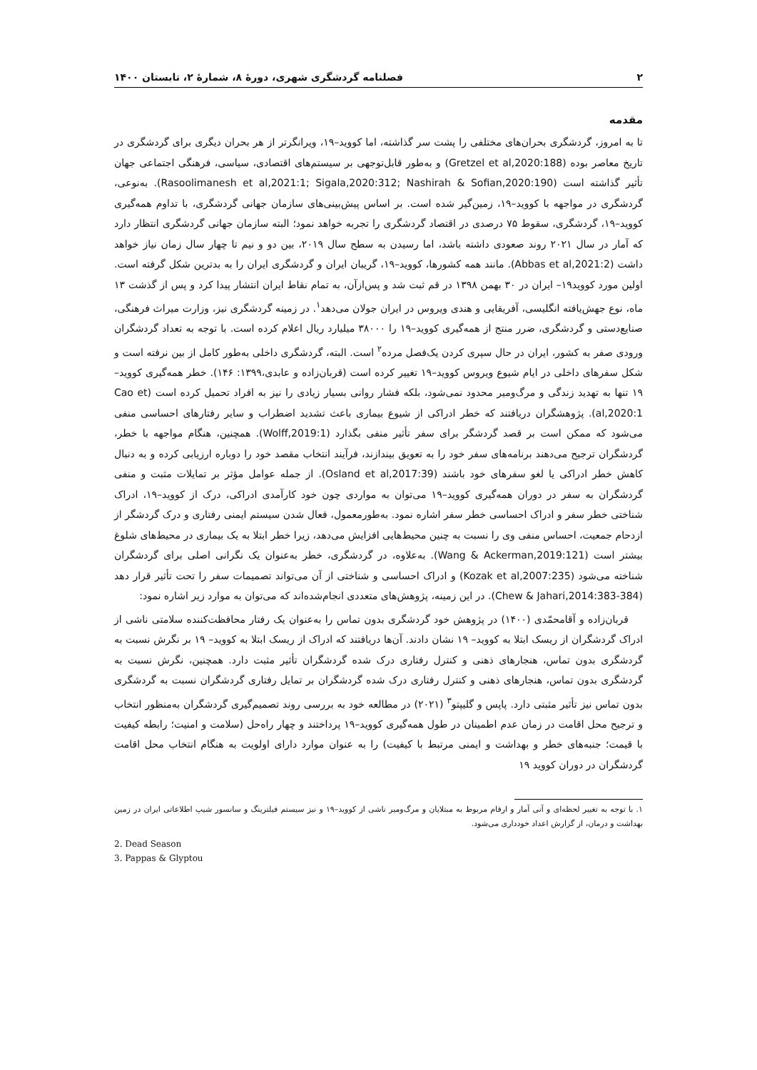۲ فصلنامه گردشگری شهری، دورهٔ ۸، شمارهٔ ۲، تابستان ۱۴۰۰
مقدمه
تا به امروز، گردشگری بحران‌های مختلفی را پشت سر گذاشته، اما کووید–۱۹، ویرانگرتر از هر بحران دیگری برای گردشگری در تاریخ معاصر بوده (Gretzel et al,2020:188) و به‌طور قابل‌توجهی بر سیستم‌های اقتصادی، سیاسی، فرهنگی اجتماعی جهان تأثیر گذاشته است (Rasoolimanesh et al,2021:1; Sigala,2020:312; Nashirah & Sofian,2020:190). به‌نوعی، گردشگری در مواجهه با کووید–۱۹، زمین‌گیر شده است. بر اساس پیش‌بینی‌های سازمان جهانی گردشگری، با تداوم همه‌گیری کووید–۱۹، گردشگری، سقوط ۷۵ درصدی در اقتصاد گردشگری را تجربه خواهد نمود؛ البته سازمان جهانی گردشگری انتظار دارد که آمار در سال ۲۰۲۱ روند صعودی داشته باشد، اما رسیدن به سطح سال ۲۰۱۹، بین دو و نیم تا چهار سال زمان نیاز خواهد داشت (Abbas et al,2021:2). مانند همه کشورها، کووید–۱۹، گریبان ایران و گردشگری ایران را به بدترین شکل گرفته است. اولین مورد کووید۱۹– ایران در ۳۰ بهمن ۱۳۹۸ در قم ثبت شد و پس‌ازآن، به تمام نقاط ایران انتشار پیدا کرد و پس از گذشت ۱۳ ماه، نوع جهش‌یافته انگلیسی، آفریقایی و هندی ویروس در ایران جولان می‌دهد<sup>۱</sup>. در زمینه گردشگری نیز، وزارت میراث فرهنگی، صنایع‌دستی و گردشگری، ضرر منتج از همه‌گیری کووید–۱۹ را ۳۸۰۰۰ میلیارد ریال اعلام کرده است. با توجه به تعداد گردشگران ورودی صفر به کشور، ایران در حال سپری کردن یک‌فصل مرده<sup>۲</sup> است. البته، گردشگری داخلی به‌طور کامل از بین نرفته است و شکل سفرهای داخلی در ایام شیوع ویروس کووید–۱۹ تغییر کرده است (قربان‌زاده و عابدی،۱۳۹۹: ۱۴۶). خطر همه‌گیری کووید–۱۹ تنها به تهدید زندگی و مرگ‌ومیر محدود نمی‌شود، بلکه فشار روانی بسیار زیادی را نیز به افراد تحمیل کرده است (Cao et al,2020:1). پژوهشگران دریافتند که خطر ادراکی از شیوع بیماری باعث تشدید اضطراب و سایر رفتارهای احساسی منفی می‌شود که ممکن است بر قصد گردشگر برای سفر تأثیر منفی بگذارد (Wolff,2019:1). همچنین، هنگام مواجهه با خطر، گردشگران ترجیح می‌دهند برنامه‌های سفر خود را به تعویق بیندازند، فرآیند انتخاب مقصد خود را دوباره ارزیابی کرده و به دنبال کاهش خطر ادراکی یا لغو سفرهای خود باشند (Osland et al,2017:39). از جمله عوامل مؤثر بر تمایلات مثبت و منفی گردشگران به سفر در دوران همه‌گیری کووید–۱۹ می‌توان به مواردی چون خود کارآمدی ادراکی، درک از کووید–۱۹، ادراک شناختی خطر سفر و ادراک احساسی خطر سفر اشاره نمود. به‌طورمعمول، فعال شدن سیستم ایمنی رفتاری و درک گردشگر از ازدحام جمعیت، احساس منفی وی را نسبت به چنین محیط‌هایی افزایش می‌دهد، زیرا خطر ابتلا به یک بیماری در محیط‌های شلوغ بیشتر است (Wang & Ackerman,2019:121). به‌علاوه، در گردشگری، خطر به‌عنوان یک نگرانی اصلی برای گردشگران شناخته می‌شود (Kozak et al,2007:235) و ادراک احساسی و شناختی از آن می‌تواند تصمیمات سفر را تحت تأثیر قرار دهد (Chew & Jahari,2014:383-384). در این زمینه، پژوهش‌های متعددی انجام‌شده‌اند که می‌توان به موارد زیر اشاره نمود:
قربان‌زاده و آقامحمّدی (۱۴۰۰) در پژوهش خود گردشگری بدون تماس را به‌عنوان یک رفتار محافظت‌کننده سلامتی ناشی از ادراک گردشگران از ریسک ابتلا به کووید– ۱۹ نشان دادند. آن‌ها دریافتند که ادراک از ریسک ابتلا به کووید– ۱۹ بر نگرش نسبت به گردشگری بدون تماس، هنجارهای ذهنی و کنترل رفتاری درک شده گردشگران تأثیر مثبت دارد. همچنین، نگرش نسبت به گردشگری بدون تماس، هنجارهای ذهنی و کنترل رفتاری درک شده گردشگران بر تمایل رفتاری گردشگران نسبت به گردشگری بدون تماس نیز تأثیر مثبتی دارد. پاپس و گلیپتو<sup>۳</sup> (۲۰۲۱) در مطالعه خود به بررسی روند تصمیم‌گیری گردشگران به‌منظور انتخاب و ترجیح محل اقامت در زمان عدم اطمینان در طول همه‌گیری کووید–۱۹ پرداختند و چهار راه‌حل (سلامت و امنیت؛ رابطه کیفیت با قیمت؛ جنبه‌های خطر و بهداشت و ایمنی مرتبط با کیفیت) را به عنوان موارد دارای اولویت به هنگام انتخاب محل اقامت گردشگران در دوران کووید ۱۹
۱. با توجه به تغییر لحظه‌ای و آنی آمار و ارقام مربوط به مبتلایان و مرگ‌ومیر ناشی از کووید–۱۹ و نیز سیستم فیلترینگ و سانسور شیپ اطلاعاتی ایران در زمین بهداشت و درمان، از گزارش اعداد خودداری می‌شود.
2. Dead Season
3. Pappas & Glyptou